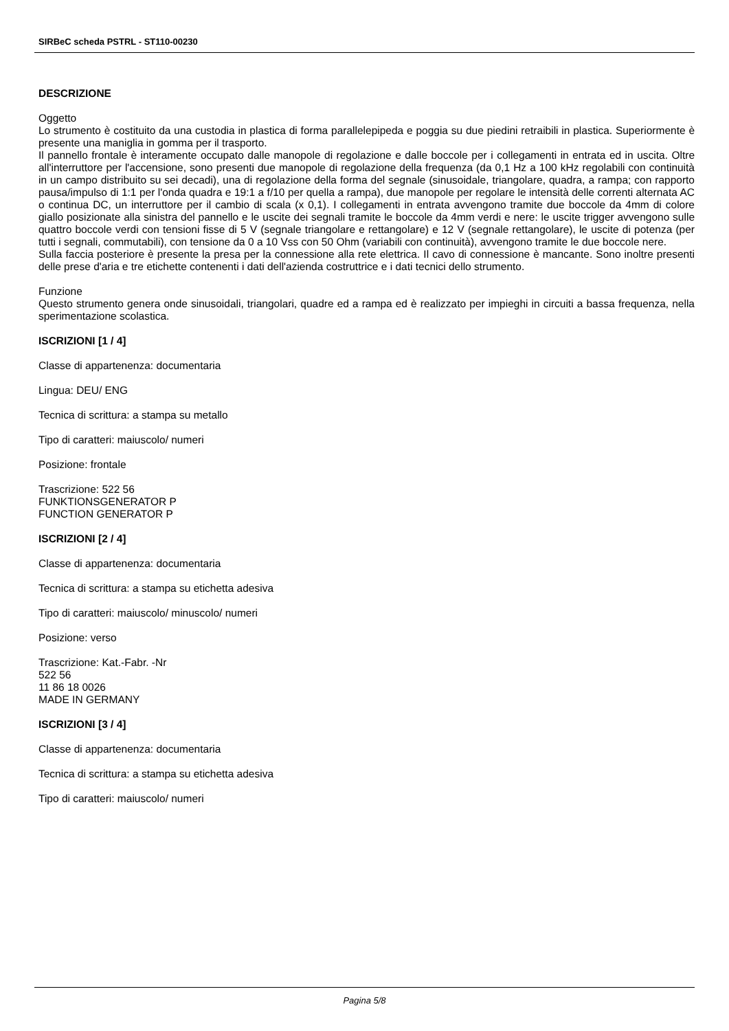SIRBeC scheda PSTRL - ST110-00230
DESCRIZIONE
Oggetto
Lo strumento è costituito da una custodia in plastica di forma parallelepipeda e poggia su due piedini retraibili in plastica. Superiormente è presente una maniglia in gomma per il trasporto.
Il pannello frontale è interamente occupato dalle manopole di regolazione e dalle boccole per i collegamenti in entrata ed in uscita. Oltre all'interruttore per l'accensione, sono presenti due manopole di regolazione della frequenza (da 0,1 Hz a 100 kHz regolabili con continuità in un campo distribuito su sei decadi), una di regolazione della forma del segnale (sinusoidale, triangolare, quadra, a rampa; con rapporto pausa/impulso di 1:1 per l'onda quadra e 19:1 a f/10 per quella a rampa), due manopole per regolare le intensità delle correnti alternata AC o continua DC, un interruttore per il cambio di scala (x 0,1). I collegamenti in entrata avvengono tramite due boccole da 4mm di colore giallo posizionate alla sinistra del pannello e le uscite dei segnali tramite le boccole da 4mm verdi e nere: le uscite trigger avvengono sulle quattro boccole verdi con tensioni fisse di 5 V (segnale triangolare e rettangolare) e 12 V (segnale rettangolare), le uscite di potenza (per tutti i segnali, commutabili), con tensione da 0 a 10 Vss con 50 Ohm (variabili con continuità), avvengono tramite le due boccole nere.
Sulla faccia posteriore è presente la presa per la connessione alla rete elettrica. Il cavo di connessione è mancante. Sono inoltre presenti delle prese d'aria e tre etichette contenenti i dati dell'azienda costruttrice e i dati tecnici dello strumento.
Funzione
Questo strumento genera onde sinusoidali, triangolari, quadre ed a rampa ed è realizzato per impieghi in circuiti a bassa frequenza, nella sperimentazione scolastica.
ISCRIZIONI [1 / 4]
Classe di appartenenza: documentaria
Lingua: DEU/ ENG
Tecnica di scrittura: a stampa su metallo
Tipo di caratteri: maiuscolo/ numeri
Posizione: frontale
Trascrizione: 522 56
FUNKTIONSGENERATOR P
FUNCTION GENERATOR P
ISCRIZIONI [2 / 4]
Classe di appartenenza: documentaria
Tecnica di scrittura: a stampa su etichetta adesiva
Tipo di caratteri: maiuscolo/ minuscolo/ numeri
Posizione: verso
Trascrizione: Kat.-Fabr. -Nr
522 56
11 86 18 0026
MADE IN GERMANY
ISCRIZIONI [3 / 4]
Classe di appartenenza: documentaria
Tecnica di scrittura: a stampa su etichetta adesiva
Tipo di caratteri: maiuscolo/ numeri
Pagina 5/8